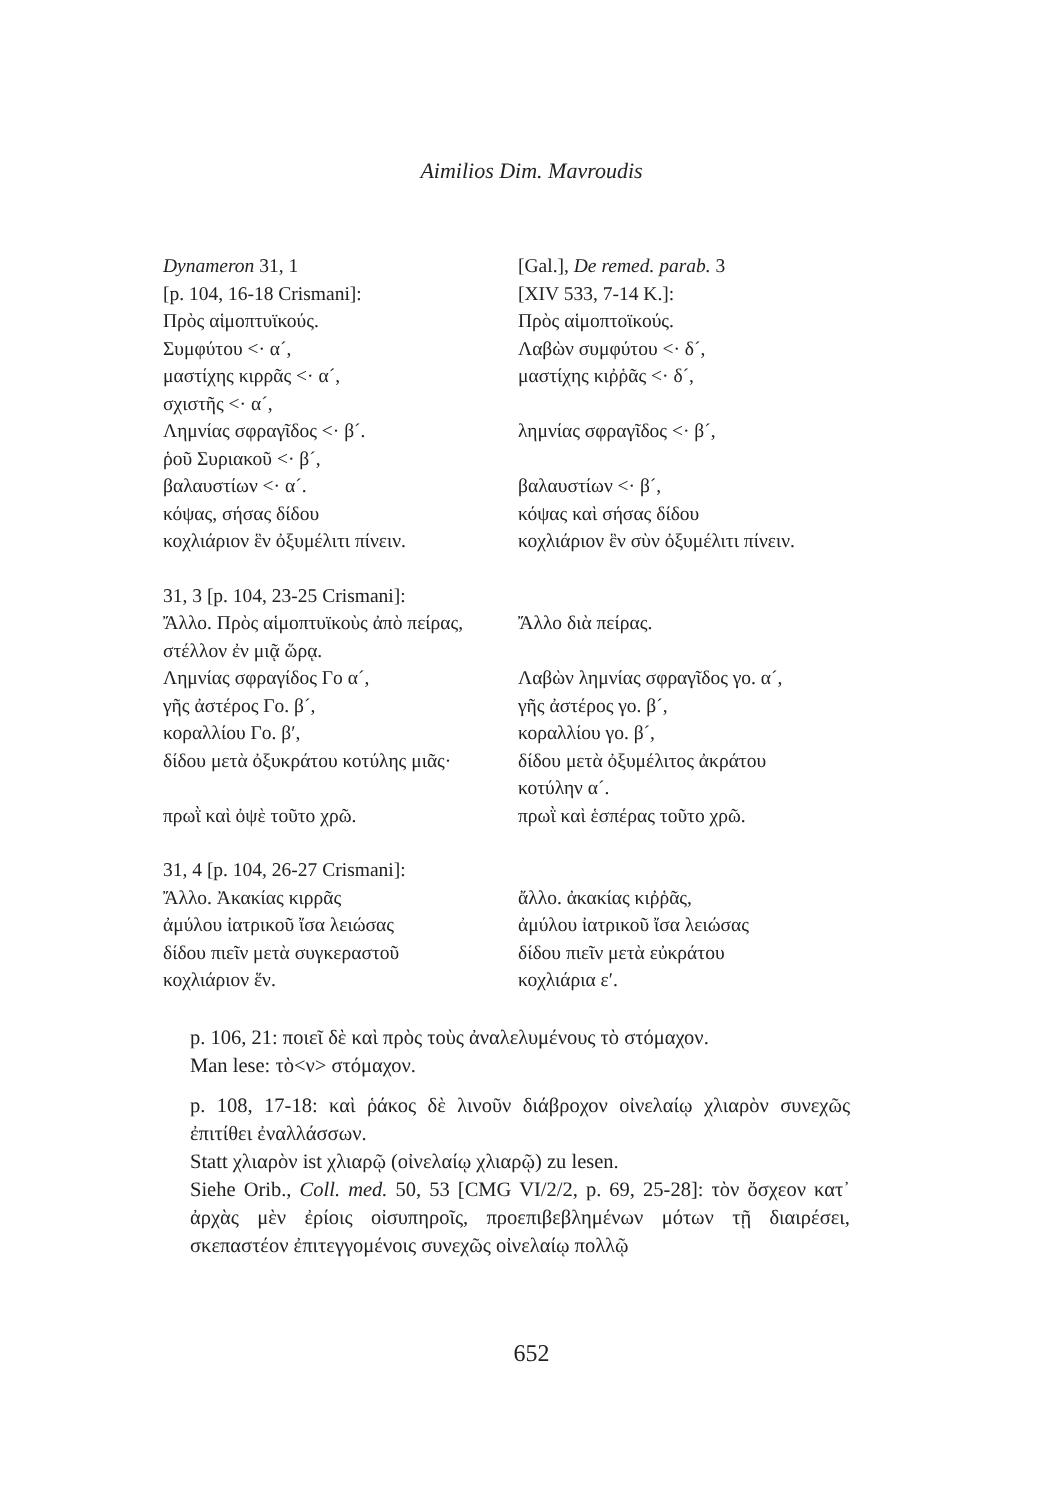Aimilios Dim. Mavroudis
| Dynameron 31, 1 | [Gal.], De remed. parab. 3 |
| [p. 104, 16-18 Crismani]: | [XIV 533, 7-14 K.]: |
| Πρὸς αἱμοπτυϊκούς. | Πρὸς αἱμοπτοϊκούς. |
| Συμφύτου <· α´, | Λαβὼν συμφύτου <· δ´, |
| μαστίχης κιρρᾶς <· α´, | μαστίχης κιῤῥᾶς <· δ´, |
| σχιστῆς <· α´, | |
| Λημνίας σφραγῖδος <· β´. | λημνίας σφραγῖδος <· β´, |
| ῥοῦ Συριακοῦ <· β´, | |
| βαλαυστίων <· α´. | βαλαυστίων <· β´, |
| κόψας, σήσας δίδου | κόψας καὶ σήσας δίδου |
| κοχλιάριον ἓν ὀξυμέλιτι πίνειν. | κοχλιάριον ἓν σὺν ὀξυμέλιτι πίνειν. |
| 31, 3 [p. 104, 23-25 Crismani]: | |
| Ἄλλο. Πρὸς αἱμοπτυϊκοὺς ἀπὸ πείρας, | Ἄλλο διὰ πείρας. |
| στέλλον ἐν μιᾷ ὥρᾳ. | |
| Λημνίας σφραγίδος Γο α´, | Λαβὼν λημνίας σφραγῖδος γο. α´, |
| γῆς ἀστέρος Γο. β´, | γῆς ἀστέρος γο. β´, |
| κοραλλίου Γο. β′, | κοραλλίου γο. β´, |
| δίδου μετὰ ὀξυκράτου κοτύλης μιᾶς· | δίδου μετὰ ὀξυμέλιτος ἀκράτου κοτύλην α´. |
| πρωῒ καὶ ὀψὲ τοῦτο χρῶ. | πρωῒ καὶ ἑσπέρας τοῦτο χρῶ. |
| 31, 4 [p. 104, 26-27 Crismani]: | |
| Ἄλλο. Ἀκακίας κιρρᾶς | ἄλλο. ἀκακίας κιῤῥᾶς, |
| ἀμύλου ἰατρικοῦ ἴσα λειώσας | ἀμύλου ἰατρικοῦ ἴσα λειώσας |
| δίδου πιεῖν μετὰ συγκεραστοῦ | δίδου πιεῖν μετὰ εὐκράτου |
| κοχλιάριον ἕν. | κοχλιάρια ε′. |
p. 106, 21: ποιεῖ δὲ καὶ πρὸς τοὺς ἀναλελυμένους τὸ στόμαχον.
Man lese: τὸ<ν> στόμαχον.
p. 108, 17-18: καὶ ῥάκος δὲ λινοῦν διάβροχον οἰνελαίῳ χλιαρὸν συνεχῶς ἐπιτίθει ἐναλλάσσων.
Statt χλιαρὸν ist χλιαρῷ (οἰνελαίῳ χλιαρῷ) zu lesen.
Siehe Orib., Coll. med. 50, 53 [CMG VI/2/2, p. 69, 25-28]: τὸν ὄσχεον κατ᾽ ἀρχὰς μὲν ἐρίοις οἰσυπηροῖς, προεπιβεβλημένων μότων τῇ διαιρέσει, σκεπαστέον ἐπιτεγγομένοις συνεχῶς οἰνελαίῳ πολλῷ
652